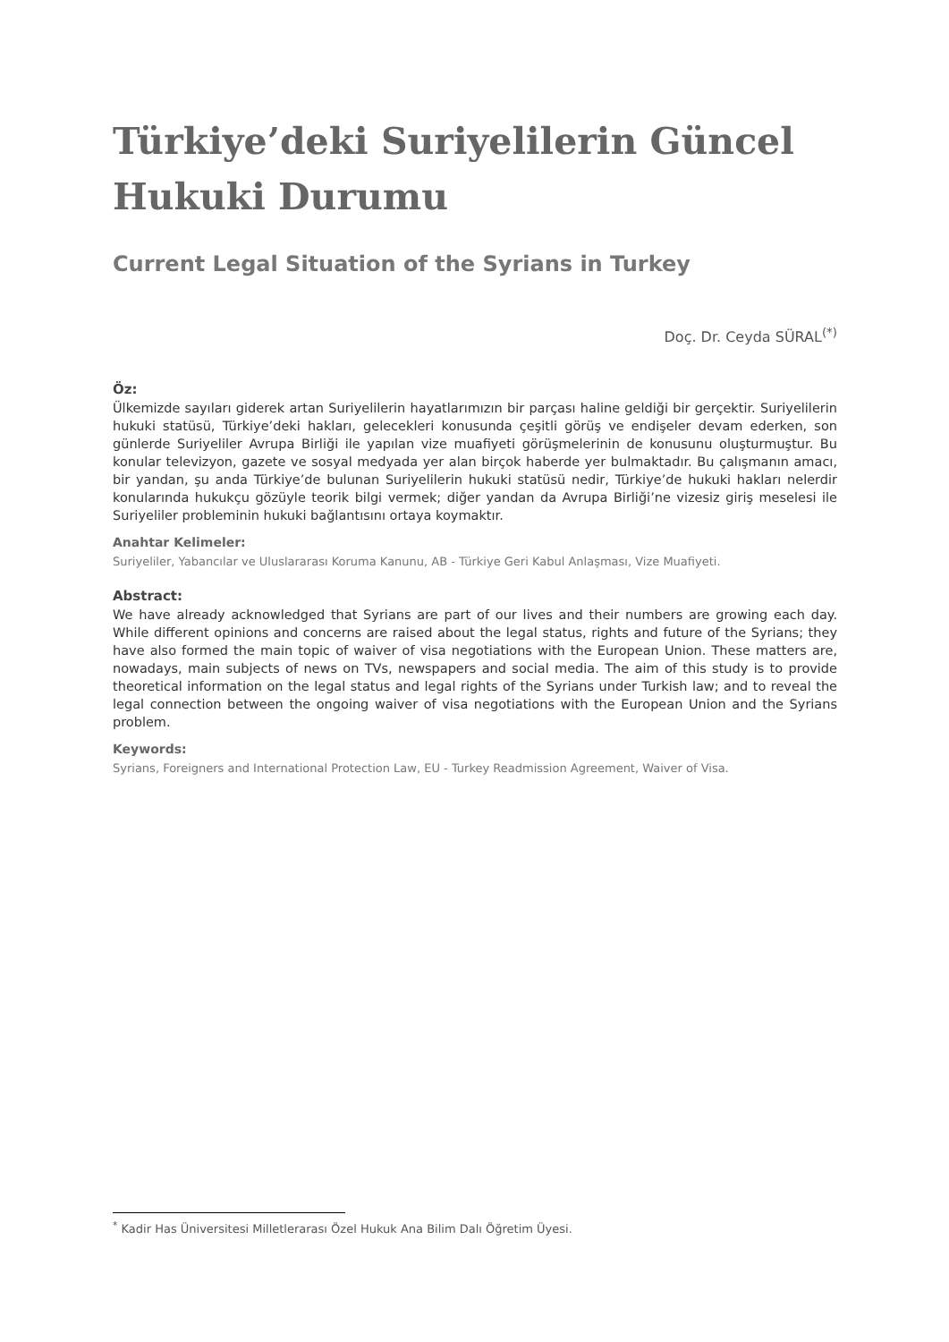Türkiye’deki Suriyelilerin Güncel Hukuki Durumu
Current Legal Situation of the Syrians in Turkey
Doç. Dr. Ceyda SÜRAL<sup>(*)</sup>
Öz:
Ülkemizde sayıları giderek artan Suriyelilerin hayatlarımızın bir parçası haline geldiği bir gerçektir. Suriyelilerin hukuki statüsü, Türkiye’deki hakları, gelecekleri konusunda çeşitli görüş ve endişeler devam ederken, son günlerde Suriyeliler Avrupa Birliği ile yapılan vize muafiyeti görüşmelerinin de konusunu oluşturmuştur. Bu konular televizyon, gazete ve sosyal medyada yer alan birçok haberde yer bulmaktadır. Bu çalışmanın amacı, bir yandan, şu anda Türkiye’de bulunan Suriyelilerin hukuki statüsü nedir, Türkiye’de hukuki hakları nelerdir konularında hukukçu gözüyle teorik bilgi vermek; diğer yandan da Avrupa Birliği’ne vizesiz giriş meselesi ile Suriyeliler probleminin hukuki bağlantısını ortaya koymaktır.
Anahtar Kelimeler:
Suriyeliler, Yabancılar ve Uluslararası Koruma Kanunu, AB - Türkiye Geri Kabul Anlaşması, Vize Muafiyeti.
Abstract:
We have already acknowledged that Syrians are part of our lives and their numbers are growing each day. While different opinions and concerns are raised about the legal status, rights and future of the Syrians; they have also formed the main topic of waiver of visa negotiations with the European Union. These matters are, nowadays, main subjects of news on TVs, newspapers and social media. The aim of this study is to provide theoretical information on the legal status and legal rights of the Syrians under Turkish law; and to reveal the legal connection between the ongoing waiver of visa negotiations with the European Union and the Syrians problem.
Keywords:
Syrians, Foreigners and International Protection Law, EU - Turkey Readmission Agreement, Waiver of Visa.
<sup>*</sup> Kadir Has Üniversitesi Milletlerarası Özel Hukuk Ana Bilim Dalı Öğretim Üyesi.